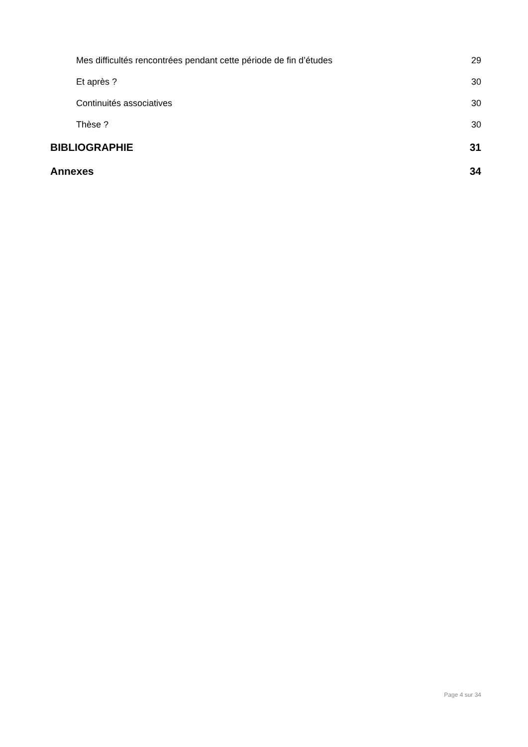Mes difficultés rencontrées pendant cette période de fin d’études 29
Et après ? 30
Continuités associatives 30
Thèse ? 30
BIBLIOGRAPHIE 31
Annexes 34
Page 4 sur 34